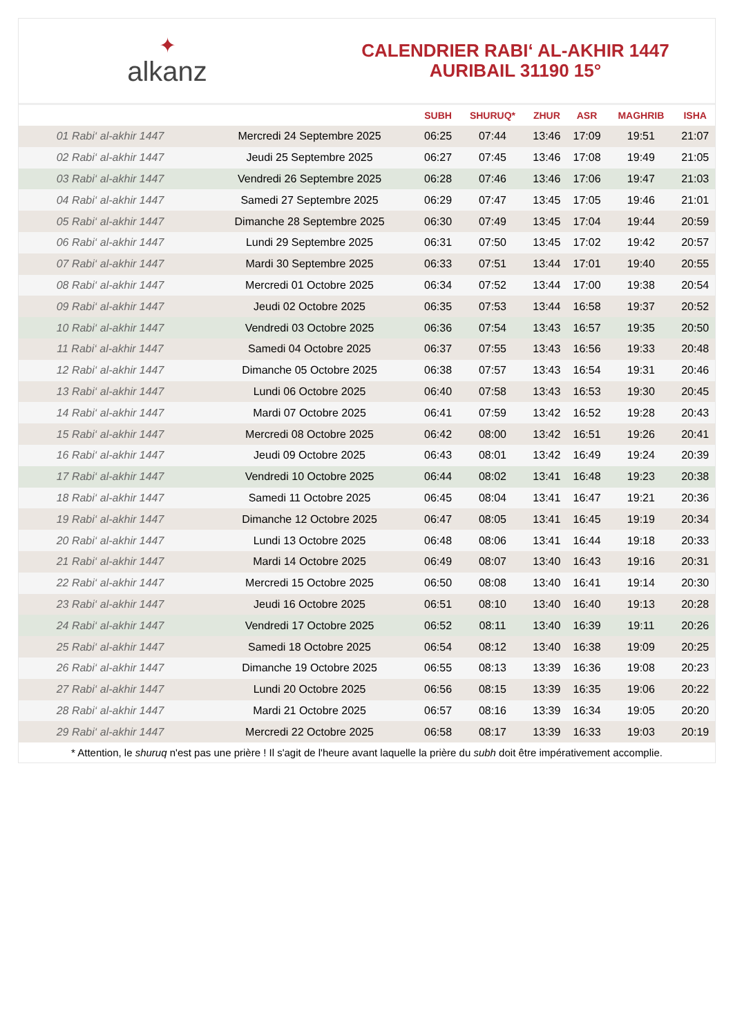✦
alkanz
CALENDRIER RABI‘ AL-AKHIR 1447
AURIBAIL 31190 15°
| | | SUBH | SHURUQ* | ZHUR | ASR | MAGHRIB | ISHA |
| --- | --- | --- | --- | --- | --- | --- | --- |
| 01 Rabi‘ al-akhir 1447 | Mercredi 24 Septembre 2025 | 06:25 | 07:44 | 13:46 | 17:09 | 19:51 | 21:07 |
| 02 Rabi‘ al-akhir 1447 | Jeudi 25 Septembre 2025 | 06:27 | 07:45 | 13:46 | 17:08 | 19:49 | 21:05 |
| 03 Rabi‘ al-akhir 1447 | Vendredi 26 Septembre 2025 | 06:28 | 07:46 | 13:46 | 17:06 | 19:47 | 21:03 |
| 04 Rabi‘ al-akhir 1447 | Samedi 27 Septembre 2025 | 06:29 | 07:47 | 13:45 | 17:05 | 19:46 | 21:01 |
| 05 Rabi‘ al-akhir 1447 | Dimanche 28 Septembre 2025 | 06:30 | 07:49 | 13:45 | 17:04 | 19:44 | 20:59 |
| 06 Rabi‘ al-akhir 1447 | Lundi 29 Septembre 2025 | 06:31 | 07:50 | 13:45 | 17:02 | 19:42 | 20:57 |
| 07 Rabi‘ al-akhir 1447 | Mardi 30 Septembre 2025 | 06:33 | 07:51 | 13:44 | 17:01 | 19:40 | 20:55 |
| 08 Rabi‘ al-akhir 1447 | Mercredi 01 Octobre 2025 | 06:34 | 07:52 | 13:44 | 17:00 | 19:38 | 20:54 |
| 09 Rabi‘ al-akhir 1447 | Jeudi 02 Octobre 2025 | 06:35 | 07:53 | 13:44 | 16:58 | 19:37 | 20:52 |
| 10 Rabi‘ al-akhir 1447 | Vendredi 03 Octobre 2025 | 06:36 | 07:54 | 13:43 | 16:57 | 19:35 | 20:50 |
| 11 Rabi‘ al-akhir 1447 | Samedi 04 Octobre 2025 | 06:37 | 07:55 | 13:43 | 16:56 | 19:33 | 20:48 |
| 12 Rabi‘ al-akhir 1447 | Dimanche 05 Octobre 2025 | 06:38 | 07:57 | 13:43 | 16:54 | 19:31 | 20:46 |
| 13 Rabi‘ al-akhir 1447 | Lundi 06 Octobre 2025 | 06:40 | 07:58 | 13:43 | 16:53 | 19:30 | 20:45 |
| 14 Rabi‘ al-akhir 1447 | Mardi 07 Octobre 2025 | 06:41 | 07:59 | 13:42 | 16:52 | 19:28 | 20:43 |
| 15 Rabi‘ al-akhir 1447 | Mercredi 08 Octobre 2025 | 06:42 | 08:00 | 13:42 | 16:51 | 19:26 | 20:41 |
| 16 Rabi‘ al-akhir 1447 | Jeudi 09 Octobre 2025 | 06:43 | 08:01 | 13:42 | 16:49 | 19:24 | 20:39 |
| 17 Rabi‘ al-akhir 1447 | Vendredi 10 Octobre 2025 | 06:44 | 08:02 | 13:41 | 16:48 | 19:23 | 20:38 |
| 18 Rabi‘ al-akhir 1447 | Samedi 11 Octobre 2025 | 06:45 | 08:04 | 13:41 | 16:47 | 19:21 | 20:36 |
| 19 Rabi‘ al-akhir 1447 | Dimanche 12 Octobre 2025 | 06:47 | 08:05 | 13:41 | 16:45 | 19:19 | 20:34 |
| 20 Rabi‘ al-akhir 1447 | Lundi 13 Octobre 2025 | 06:48 | 08:06 | 13:41 | 16:44 | 19:18 | 20:33 |
| 21 Rabi‘ al-akhir 1447 | Mardi 14 Octobre 2025 | 06:49 | 08:07 | 13:40 | 16:43 | 19:16 | 20:31 |
| 22 Rabi‘ al-akhir 1447 | Mercredi 15 Octobre 2025 | 06:50 | 08:08 | 13:40 | 16:41 | 19:14 | 20:30 |
| 23 Rabi‘ al-akhir 1447 | Jeudi 16 Octobre 2025 | 06:51 | 08:10 | 13:40 | 16:40 | 19:13 | 20:28 |
| 24 Rabi‘ al-akhir 1447 | Vendredi 17 Octobre 2025 | 06:52 | 08:11 | 13:40 | 16:39 | 19:11 | 20:26 |
| 25 Rabi‘ al-akhir 1447 | Samedi 18 Octobre 2025 | 06:54 | 08:12 | 13:40 | 16:38 | 19:09 | 20:25 |
| 26 Rabi‘ al-akhir 1447 | Dimanche 19 Octobre 2025 | 06:55 | 08:13 | 13:39 | 16:36 | 19:08 | 20:23 |
| 27 Rabi‘ al-akhir 1447 | Lundi 20 Octobre 2025 | 06:56 | 08:15 | 13:39 | 16:35 | 19:06 | 20:22 |
| 28 Rabi‘ al-akhir 1447 | Mardi 21 Octobre 2025 | 06:57 | 08:16 | 13:39 | 16:34 | 19:05 | 20:20 |
| 29 Rabi‘ al-akhir 1447 | Mercredi 22 Octobre 2025 | 06:58 | 08:17 | 13:39 | 16:33 | 19:03 | 20:19 |
* Attention, le shuruq n'est pas une prière ! Il s'agit de l'heure avant laquelle la prière du subh doit être impérativement accomplie.